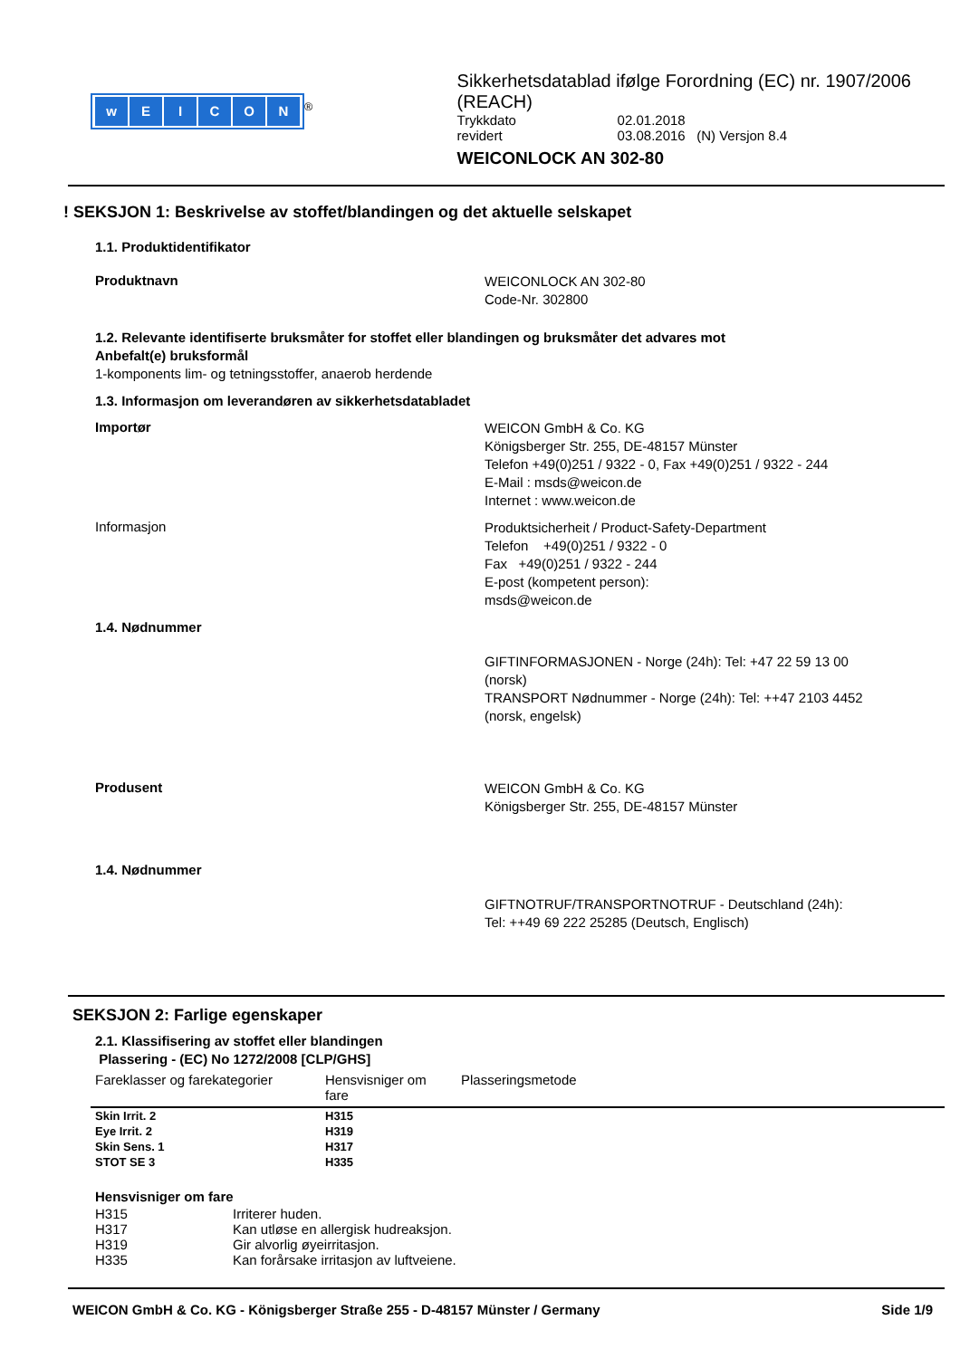wEICON
<sup>®</sup>
Sikkerhetsdatablad ifølge Forordning (EC) nr. 1907/2006 (REACH)
Trykkdato 02.01.2018
revidert 03.08.2016 (N) Versjon 8.4
WEICONLOCK AN 302-80
! SEKSJON 1: Beskrivelse av stoffet/blandingen og det aktuelle selskapet
1.1. Produktidentifikator
Produktnavn
WEICONLOCK AN 302-80
Code-Nr. 302800
1.2. Relevante identifiserte bruksmåter for stoffet eller blandingen og bruksmåter det advares mot
Anbefalt(e) bruksformål
1-komponents lim- og tetningsstoffer, anaerob herdende
1.3. Informasjon om leverandøren av sikkerhetsdatabladet
Importør
WEICON GmbH & Co. KG
Königsberger Str. 255, DE-48157 Münster
Telefon +49(0)251 / 9322 - 0, Fax +49(0)251 / 9322 - 244
E-Mail : msds@weicon.de
Internet : www.weicon.de
Informasjon
Produktsicherheit / Product-Safety-Department
Telefon +49(0)251 / 9322 - 0
Fax +49(0)251 / 9322 - 244
E-post (kompetent person):
msds@weicon.de
1.4. Nødnummer
GIFTINFORMASJONEN - Norge (24h): Tel: +47 22 59 13 00 (norsk)
TRANSPORT Nødnummer - Norge (24h): Tel: ++47 2103 4452 (norsk, engelsk)
Produsent
WEICON GmbH & Co. KG
Königsberger Str. 255, DE-48157 Münster
1.4. Nødnummer
GIFTNOTRUF/TRANSPORTNOTRUF - Deutschland (24h):
Tel: ++49 69 222 25285 (Deutsch, Englisch)
SEKSJON 2: Farlige egenskaper
2.1. Klassifisering av stoffet eller blandingen
Plassering - (EC) No 1272/2008 [CLP/GHS]
| Fareklasser og farekategorier | Hensvisniger om fare | Plasseringsmetode |
| --- | --- | --- |
| Skin Irrit. 2 | H315 | |
| Eye Irrit. 2 | H319 | |
| Skin Sens. 1 | H317 | |
| STOT SE 3 | H335 | |
Hensvisniger om fare
H315 Irriterer huden.
H317 Kan utløse en allergisk hudreaksjon.
H319 Gir alvorlig øyeirritasjon.
H335 Kan forårsake irritasjon av luftveiene.
WEICON GmbH & Co. KG - Königsberger Straße 255 - D-48157 Münster / Germany Side 1/9